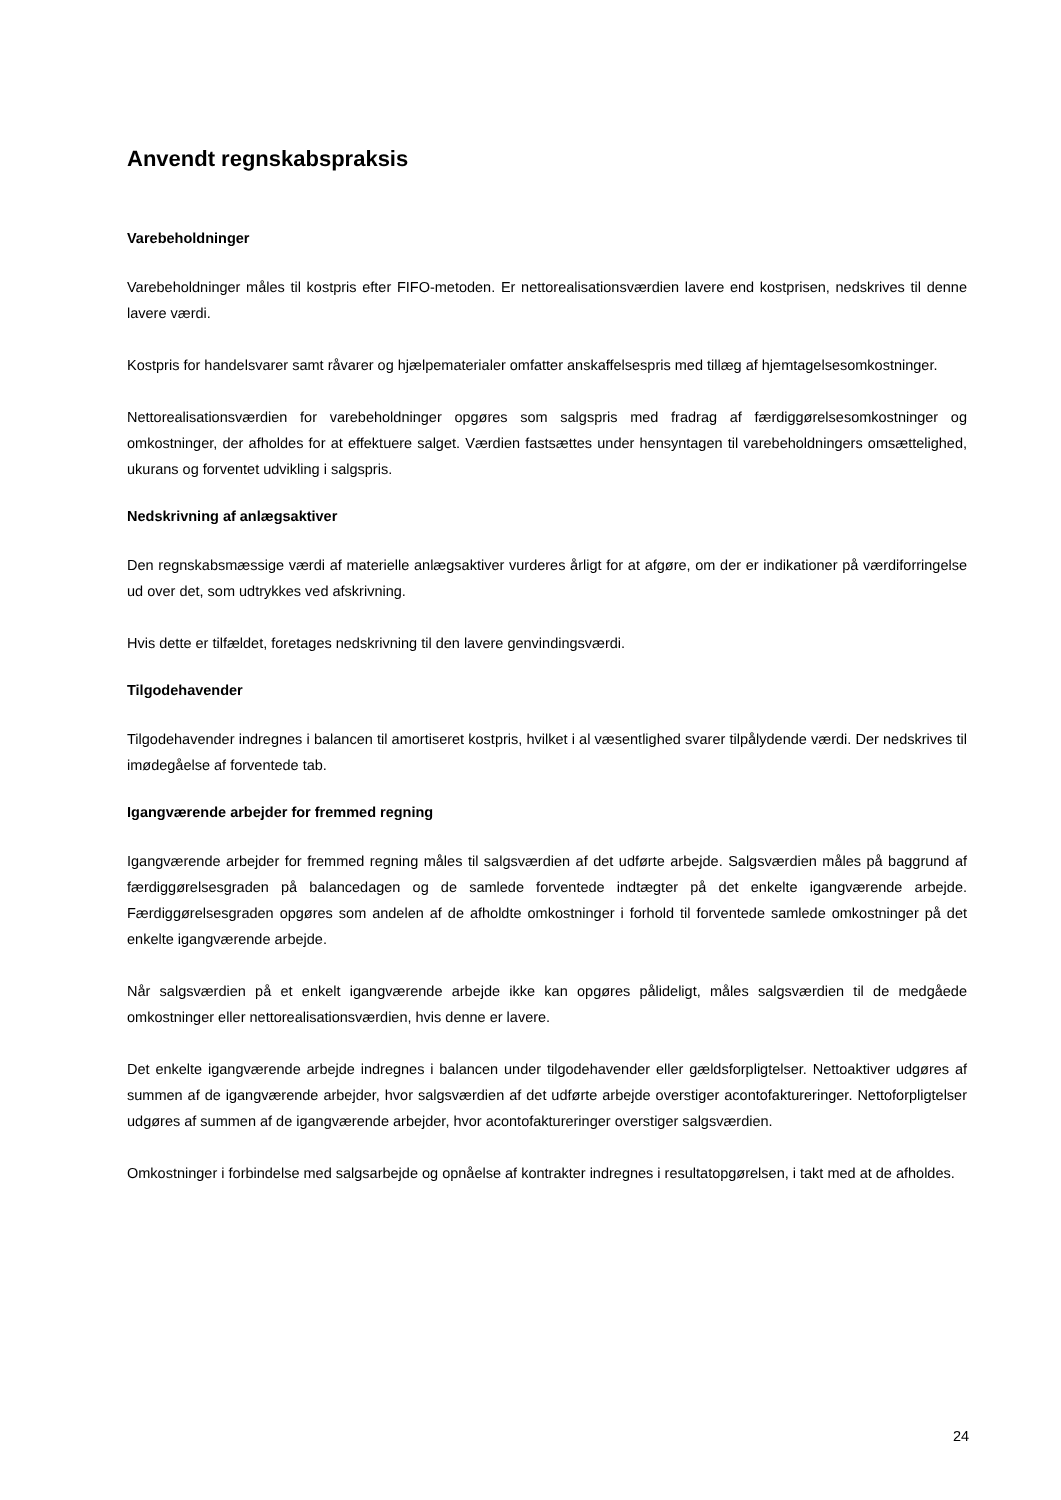Anvendt regnskabspraksis
Varebeholdninger
Varebeholdninger måles til kostpris efter FIFO-metoden. Er nettorealisationsværdien lavere end kostprisen, nedskrives til denne lavere værdi.
Kostpris for handelsvarer samt råvarer og hjælpematerialer omfatter anskaffelsespris med tillæg af hjemtagelsesomkostninger.
Nettorealisationsværdien for varebeholdninger opgøres som salgspris med fradrag af færdiggørelsesomkostninger og omkostninger, der afholdes for at effektuere salget. Værdien fastsættes under hensyntagen til varebeholdningers omsættelighed, ukurans og forventet udvikling i salgspris.
Nedskrivning af anlægsaktiver
Den regnskabsmæssige værdi af materielle anlægsaktiver vurderes årligt for at afgøre, om der er indikationer på værdiforringelse ud over det, som udtrykkes ved afskrivning.
Hvis dette er tilfældet, foretages nedskrivning til den lavere genvindingsværdi.
Tilgodehavender
Tilgodehavender indregnes i balancen til amortiseret kostpris, hvilket i al væsentlighed svarer tilpålydende værdi. Der nedskrives til imødegåelse af forventede tab.
Igangværende arbejder for fremmed regning
Igangværende arbejder for fremmed regning måles til salgsværdien af det udførte arbejde. Salgsværdien måles på baggrund af færdiggørelsesgraden på balancedagen og de samlede forventede indtægter på det enkelte igangværende arbejde. Færdiggørelsesgraden opgøres som andelen af de afholdte omkostninger i forhold til forventede samlede omkostninger på det enkelte igangværende arbejde.
Når salgsværdien på et enkelt igangværende arbejde ikke kan opgøres pålideligt, måles salgsværdien til de medgåede omkostninger eller nettorealisationsværdien, hvis denne er lavere.
Det enkelte igangværende arbejde indregnes i balancen under tilgodehavender eller gældsforpligtelser. Nettoaktiver udgøres af summen af de igangværende arbejder, hvor salgsværdien af det udførte arbejde overstiger acontofaktureringer. Nettoforpligtelser udgøres af summen af de igangværende arbejder, hvor acontofaktureringer overstiger salgsværdien.
Omkostninger i forbindelse med salgsarbejde og opnåelse af kontrakter indregnes i resultatopgørelsen, i takt med at de afholdes.
24